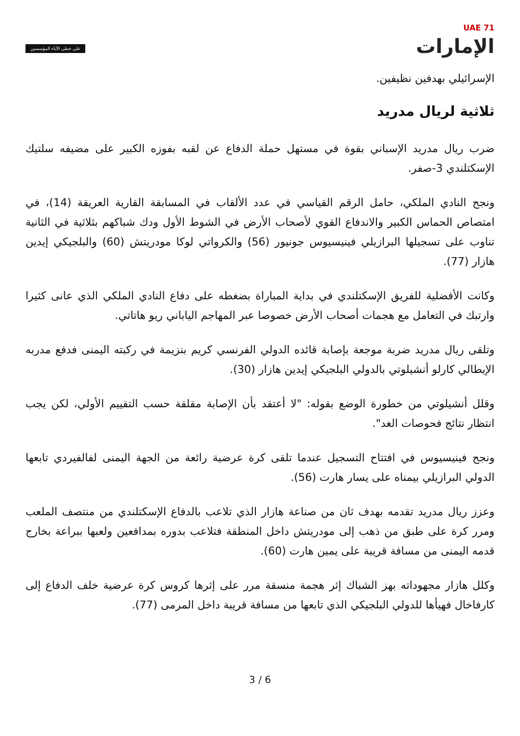UAE 71
الإمارات
على خطى الآباء المؤسسين
الإسرائيلي بهدفين نظيفين.
ثلاثية لريال مدريد
ضرب ريال مدريد الإسباني بقوة في مستهل حملة الدفاع عن لقبه بفوزه الكبير على مضيفه سلتيك الإسكتلندي 3-صفر.
ونجح النادي الملكي، حامل الرقم القياسي في عدد الألقاب في المسابقة القارية العريقة (14)، في امتصاص الحماس الكبير والاندفاع القوي لأصحاب الأرض في الشوط الأول ودك شباكهم بثلاثية في الثانية تناوب على تسجيلها البرازيلي فينيسيوس جونيور (56) والكرواتي لوكا مودريتش (60) والبلجيكي إيدين هازار (77).
وكانت الأفضلية للفريق الإسكتلندي في بداية المباراة بضغطه على دفاع النادي الملكي الذي عانى كثيرا وارتبك في التعامل مع هجمات أصحاب الأرض خصوصا عبر المهاجم الياباني ريو هاتاتي.
وتلقى ريال مدريد ضربة موجعة بإصابة قائده الدولي الفرنسي كريم بنزيمة في ركبته اليمنى فدفع مدربه الإيطالي كارلو أنشيلوتي بالدولي البلجيكي إيدين هازار (30).
وقلل أنشيلوتي من خطورة الوضع بقوله: "لا أعتقد بأن الإصابة مقلقة حسب التقييم الأولي، لكن يجب انتظار نتائج فحوصات الغد".
ونجح فينيسيوس في افتتاح التسجيل عندما تلقى كرة عرضية رائعة من الجهة اليمنى لفالفيردي تابعها الدولي البرازيلي بيمناه على يسار هارت (56).
وعزز ريال مدريد تقدمه بهدف ثان من صناعة هازار الذي تلاعب بالدفاع الإسكتلندي من منتصف الملعب ومرر كرة على طبق من ذهب إلى مودريتش داخل المنطقة فتلاعب بدوره بمدافعين ولعبها ببراعة بخارج قدمه اليمنى من مسافة قريبة على يمين هارت (60).
وكلل هازار مجهوداته بهز الشباك إثر هجمة منسقة مرر على إثرها كروس كرة عرضية خلف الدفاع إلى كارفاخال فهيأها للدولي البلجيكي الذي تابعها من مسافة قريبة داخل المرمى (77).
3 / 6